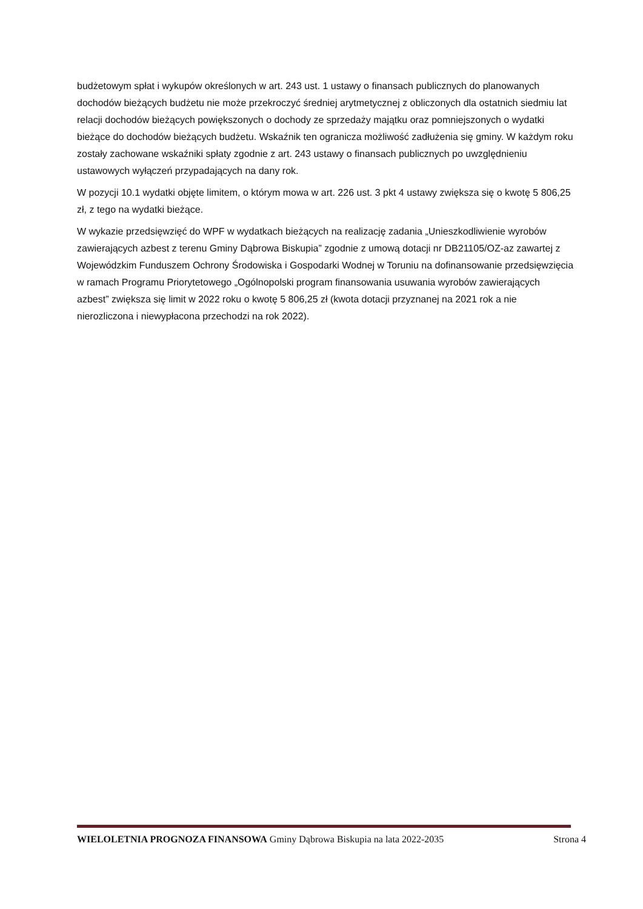budżetowym spłat i wykupów określonych w art. 243 ust. 1 ustawy o finansach publicznych do planowanych dochodów bieżących budżetu nie może przekroczyć średniej arytmetycznej z obliczonych dla ostatnich siedmiu lat relacji dochodów bieżących powiększonych o dochody ze sprzedaży majątku oraz pomniejszonych o wydatki bieżące do dochodów bieżących budżetu. Wskaźnik ten ogranicza możliwość zadłużenia się gminy. W każdym roku zostały zachowane wskaźniki spłaty zgodnie z art. 243 ustawy o finansach publicznych po uwzględnieniu ustawowych wyłączeń przypadających na dany rok.
W pozycji 10.1 wydatki objęte limitem, o którym mowa w art. 226 ust. 3 pkt 4 ustawy zwiększa się o kwotę 5 806,25 zł, z tego na wydatki bieżące.
W wykazie przedsięwzięć do WPF w wydatkach bieżących na realizację zadania „Unieszkodliwienie wyrobów zawierających azbest z terenu Gminy Dąbrowa Biskupia” zgodnie z umową dotacji nr DB21105/OZ-az zawartej z Wojewódzkim Funduszem Ochrony Środowiska i Gospodarki Wodnej w Toruniu na dofinansowanie przedsięwzięcia w ramach Programu Priorytetowego „Ogólnopolski program finansowania usuwania wyrobów zawierających azbest” zwiększa się limit w 2022 roku o kwotę 5 806,25 zł (kwota dotacji przyznanej na 2021 rok a nie nierozliczona i niewypłacona przechodzi na rok 2022).
WIELOLETNIA PROGNOZA FINANSOWA Gminy Dąbrowa Biskupia na lata 2022-2035 Strona 4